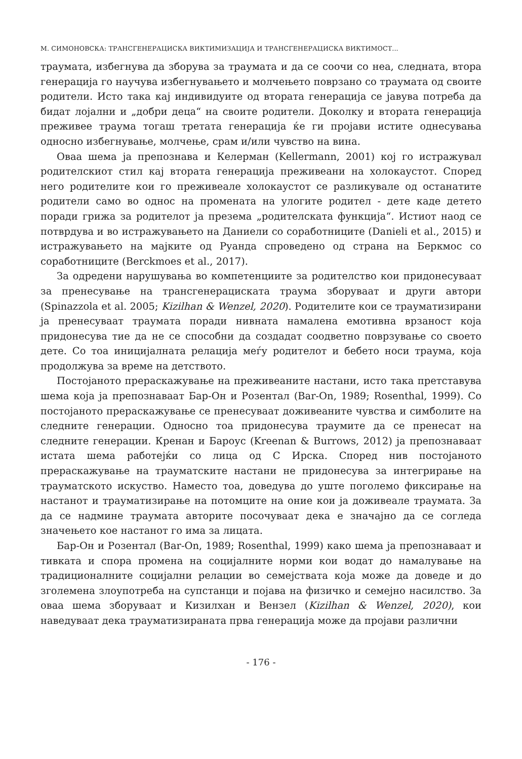М. СИМОНОВСКА: ТРАНСГЕНЕРАЦИСКА ВИКТИМИЗАЦИЈА И ТРАНСГЕНЕРАЦИСКА ВИКТИМОСТ...
траумата, избегнува да зборува за траумата и да се соочи со неа, следната, втора генерација го научува избегнувањето и молчењето поврзано со траумата од своите родители. Исто така кај индивидуите од втората генерација се јавува потреба да бидат лојални и „добри деца“ на своите родители. Доколку и втората генерација преживее траума тогаш третата генерација ќе ги пројави истите однесувања односно избегнување, молчење, срам и/или чувство на вина.
Оваа шема ја препознава и Келерман (Kellermann, 2001) кој го истражувал родителскиот стил кај втората генерација преживеани на холокаустот. Според него родителите кои го преживеале холокаустот се разликувале од останатите родители само во однос на промената на улогите родител - дете каде детето поради грижа за родителот ја презема „родителската функција“. Истиот наод се потврдува и во истражувањето на Даниели со соработниците (Danieli et al., 2015) и истражувањето на мајките од Руанда спроведено од страна на Беркмос со соработниците (Berckmoes et al., 2017).
За одредени нарушувања во компетенциите за родителство кои придонесуваат за пренесување на трансгенерациската траума зборуваат и други автори (Spinazzola et al. 2005; Kizilhan & Wenzel, 2020). Родителите кои се трауматизирани ја пренесуваат траумата поради нивната намалена емотивна врзаност која придонесува тие да не се способни да создадат соодветно поврзување со своето дете. Со тоа иницијалната релација меѓу родителот и бебето носи траума, која продолжува за време на детството.
Постојаното прераскажување на преживеаните настани, исто така претставува шема која ја препознаваат Бар-Он и Розентал (Bar-On, 1989; Rosenthal, 1999). Со постојаното прераскажување се пренесуваат доживеаните чувства и симболите на следните генерации. Односно тоа придонесува траумите да се пренесат на следните генерации. Кренан и Бароус (Kreenan & Burrows, 2012) ја препознаваат истата шема работејќи со лица од С Ирска. Според нив постојаното прераскажување на трауматските настани не придонесува за интегрирање на трауматското искуство. Наместо тоа, доведува до уште поголемо фиксирање на настанот и трауматизирање на потомците на оние кои ја доживеале траумата. За да се надмине траумата авторите посочуваат дека е значајно да се согледа значењето кое настанот го има за лицата.
Бар-Он и Розентал (Bar-On, 1989; Rosenthal, 1999) како шема ја препознаваат и тивката и спора промена на социјалните норми кои водат до намалување на традиционалните социјални релации во семејствата која може да доведе и до зголемена злоупотреба на супстанци и појава на физичко и семејно насилство. За оваа шема зборуваат и Кизилхан и Вензел (Kizilhan & Wenzel, 2020), кои наведуваат дека трауматизираната прва генерација може да пројави различни
- 176 -